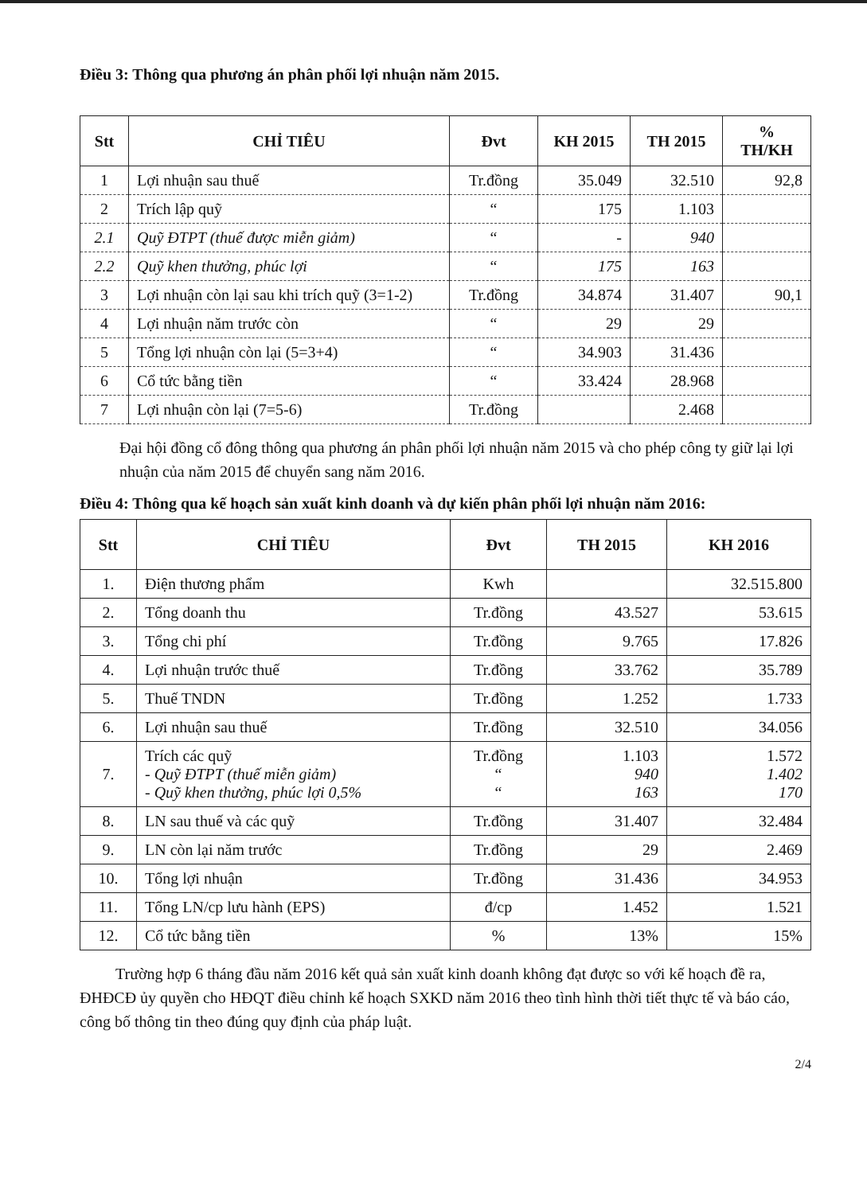Điều 3: Thông qua phương án phân phối lợi nhuận năm 2015.
| Stt | CHỈ TIÊU | Đvt | KH 2015 | TH 2015 | % TH/KH |
| --- | --- | --- | --- | --- | --- |
| 1 | Lợi nhuận sau thuế | Tr.đồng | 35.049 | 32.510 | 92,8 |
| 2 | Trích lập quỹ | “ | 175 | 1.103 | |
| 2.1 | Quỹ ĐTPT (thuế được miễn giảm) | “ | - | 940 | |
| 2.2 | Quỹ khen thưởng, phúc lợi | “ | 175 | 163 | |
| 3 | Lợi nhuận còn lại sau khi trích quỹ (3=1-2) | Tr.đồng | 34.874 | 31.407 | 90,1 |
| 4 | Lợi nhuận năm trước còn | “ | 29 | 29 | |
| 5 | Tổng lợi nhuận còn lại (5=3+4) | “ | 34.903 | 31.436 | |
| 6 | Cổ tức bằng tiền | “ | 33.424 | 28.968 | |
| 7 | Lợi nhuận còn lại (7=5-6) | Tr.đồng | | 2.468 | |
Đại hội đồng cổ đông thông qua phương án phân phối lợi nhuận năm 2015 và cho phép công ty giữ lại lợi nhuận của năm 2015 để chuyển sang năm 2016.
Điều 4: Thông qua kế hoạch sản xuất kinh doanh và dự kiến phân phối lợi nhuận năm 2016:
| Stt | CHỈ TIÊU | Đvt | TH 2015 | KH 2016 |
| --- | --- | --- | --- | --- |
| 1. | Điện thương phẩm | Kwh | | 32.515.800 |
| 2. | Tổng doanh thu | Tr.đồng | 43.527 | 53.615 |
| 3. | Tổng chi phí | Tr.đồng | 9.765 | 17.826 |
| 4. | Lợi nhuận trước thuế | Tr.đồng | 33.762 | 35.789 |
| 5. | Thuế TNDN | Tr.đồng | 1.252 | 1.733 |
| 6. | Lợi nhuận sau thuế | Tr.đồng | 32.510 | 34.056 |
| 7. | Trích các quỹ - Quỹ ĐTPT (thuế miễn giảm) - Quỹ khen thưởng, phúc lợi 0,5% | Tr.đồng “ “ | 1.103 940 163 | 1.572 1.402 170 |
| 8. | LN sau thuế và các quỹ | Tr.đồng | 31.407 | 32.484 |
| 9. | LN còn lại năm trước | Tr.đồng | 29 | 2.469 |
| 10. | Tổng lợi nhuận | Tr.đồng | 31.436 | 34.953 |
| 11. | Tổng LN/cp lưu hành (EPS) | đ/cp | 1.452 | 1.521 |
| 12. | Cổ tức bằng tiền | % | 13% | 15% |
Trường hợp 6 tháng đầu năm 2016 kết quả sản xuất kinh doanh không đạt được so với kế hoạch đề ra, ĐHĐCĐ ủy quyền cho HĐQT điều chỉnh kế hoạch SXKD năm 2016 theo tình hình thời tiết thực tế và báo cáo, công bố thông tin theo đúng quy định của pháp luật.
2/4